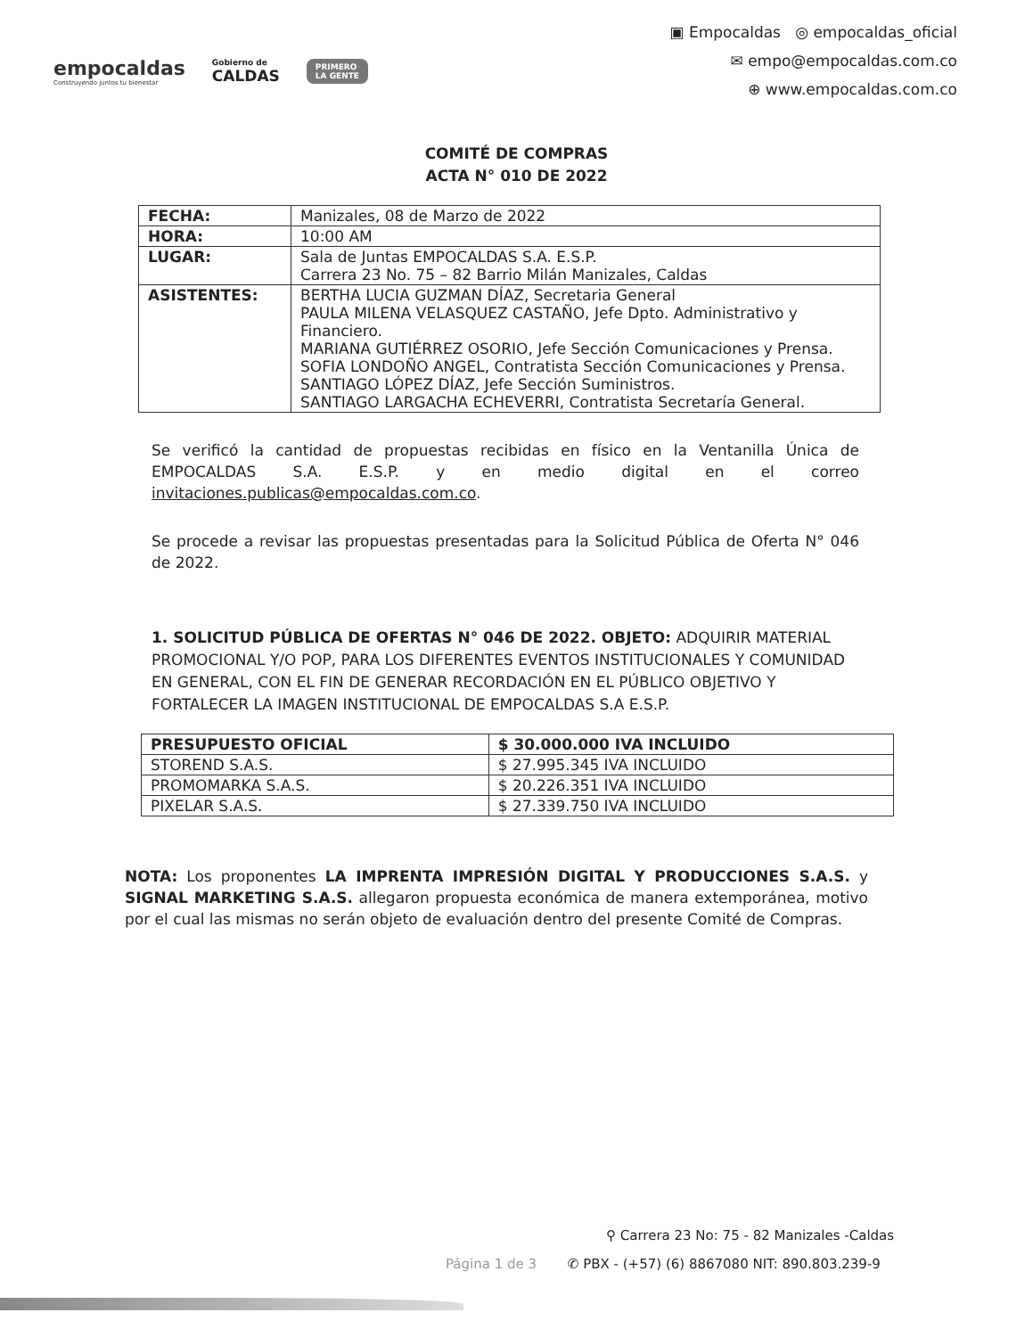empocaldas
Construyendo juntos tu bienestar
Gobierno de
CALDAS
PRIMERO
LA GENTE
▣ Empocaldas ◎ empocaldas_oficial
✉ empo@empocaldas.com.co
⊕ www.empocaldas.com.co
COMITÉ DE COMPRAS
ACTA N° 010 DE 2022
| FECHA: | Manizales, 08 de Marzo de 2022 |
| HORA: | 10:00 AM |
| LUGAR: | Sala de Juntas EMPOCALDAS S.A. E.S.P. Carrera 23 No. 75 – 82 Barrio Milán Manizales, Caldas |
| ASISTENTES: | BERTHA LUCIA GUZMAN DÍAZ, Secretaria General PAULA MILENA VELASQUEZ CASTAÑO, Jefe Dpto. Administrativo y Financiero. MARIANA GUTIÉRREZ OSORIO, Jefe Sección Comunicaciones y Prensa. SOFIA LONDOÑO ANGEL, Contratista Sección Comunicaciones y Prensa. SANTIAGO LÓPEZ DÍAZ, Jefe Sección Suministros. SANTIAGO LARGACHA ECHEVERRI, Contratista Secretaría General. |
Se verificó la cantidad de propuestas recibidas en físico en la Ventanilla Única de EMPOCALDAS S.A. E.S.P. y en medio digital en el correo invitaciones.publicas@empocaldas.com.co.
Se procede a revisar las propuestas presentadas para la Solicitud Pública de Oferta N° 046 de 2022.
1. SOLICITUD PÚBLICA DE OFERTAS N° 046 DE 2022. OBJETO: ADQUIRIR MATERIAL PROMOCIONAL Y/O POP, PARA LOS DIFERENTES EVENTOS INSTITUCIONALES Y COMUNIDAD EN GENERAL, CON EL FIN DE GENERAR RECORDACIÓN EN EL PÚBLICO OBJETIVO Y FORTALECER LA IMAGEN INSTITUCIONAL DE EMPOCALDAS S.A E.S.P.
| PRESUPUESTO OFICIAL | $ 30.000.000 IVA INCLUIDO |
| --- | --- |
| STOREND S.A.S. | $ 27.995.345 IVA INCLUIDO |
| PROMOMARKA S.A.S. | $ 20.226.351 IVA INCLUIDO |
| PIXELAR S.A.S. | $ 27.339.750 IVA INCLUIDO |
NOTA: Los proponentes LA IMPRENTA IMPRESIÓN DIGITAL Y PRODUCCIONES S.A.S. y SIGNAL MARKETING S.A.S. allegaron propuesta económica de manera extemporánea, motivo por el cual las mismas no serán objeto de evaluación dentro del presente Comité de Compras.
⚲ Carrera 23 No: 75 - 82 Manizales -Caldas
Página 1 de 3 ✆ PBX - (+57) (6) 8867080 NIT: 890.803.239-9